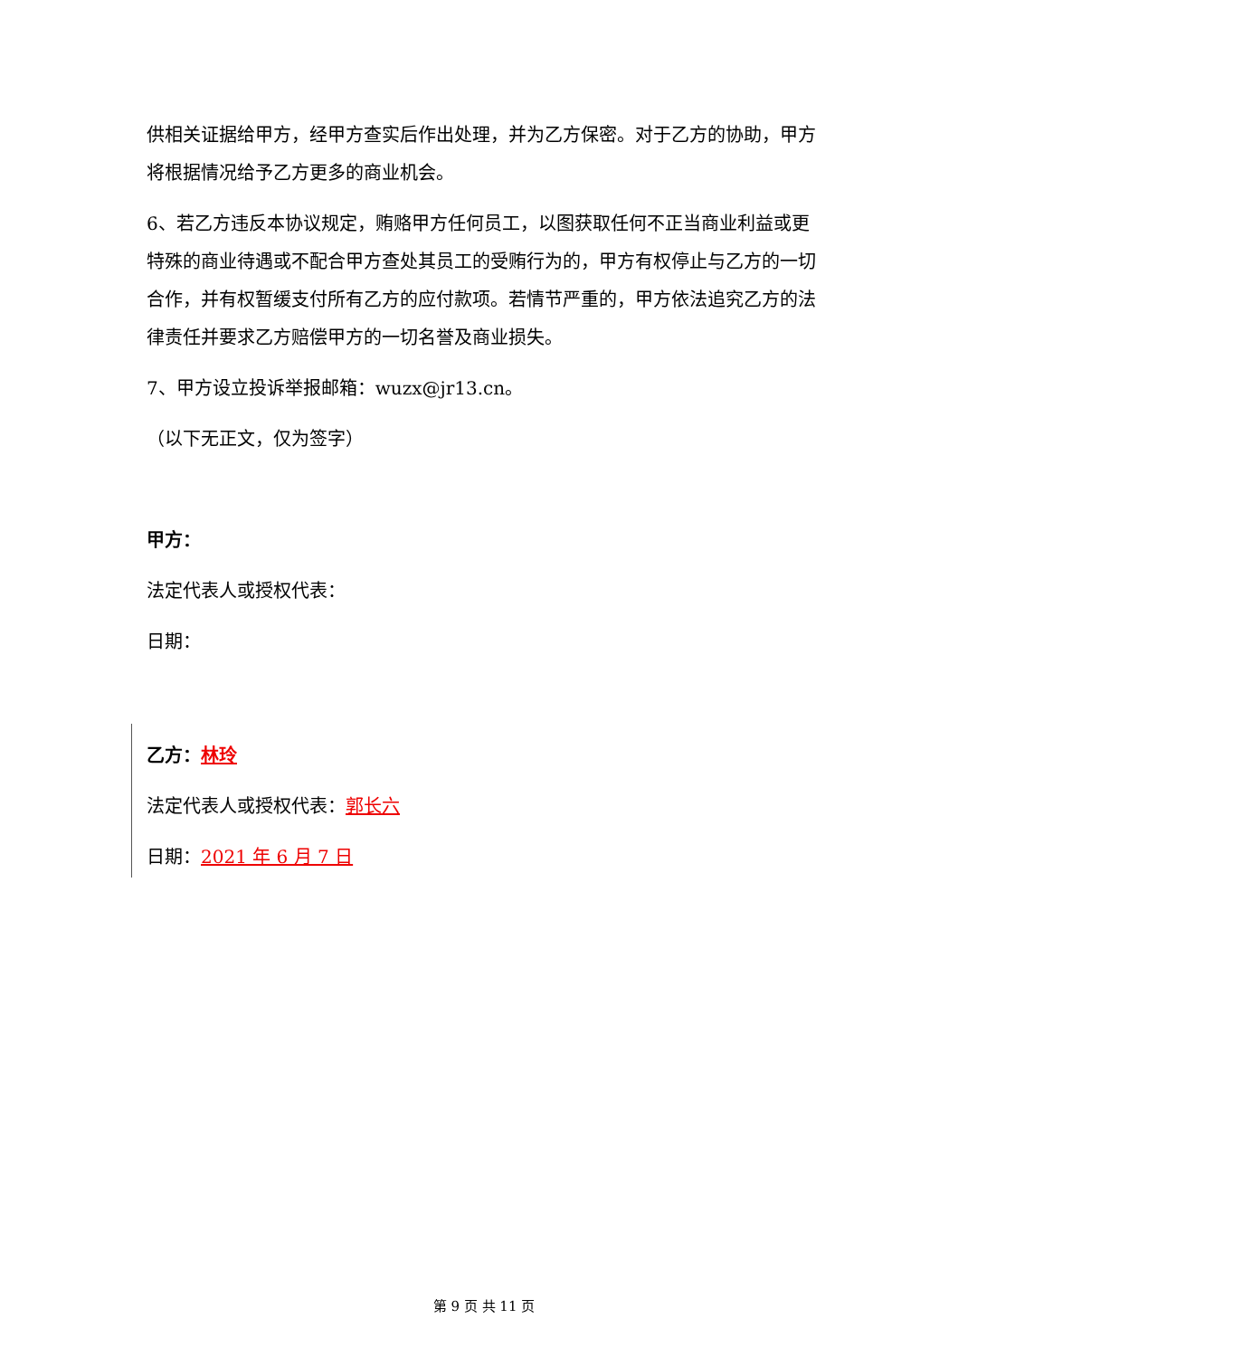供相关证据给甲方，经甲方查实后作出处理，并为乙方保密。对于乙方的协助，甲方将根据情况给予乙方更多的商业机会。
6、若乙方违反本协议规定，贿赂甲方任何员工，以图获取任何不正当商业利益或更特殊的商业待遇或不配合甲方查处其员工的受贿行为的，甲方有权停止与乙方的一切合作，并有权暂缓支付所有乙方的应付款项。若情节严重的，甲方依法追究乙方的法律责任并要求乙方赔偿甲方的一切名誉及商业损失。
7、甲方设立投诉举报邮箱：wuzx@jr13.cn。
（以下无正文，仅为签字）
甲方：
法定代表人或授权代表：
日期：
乙方：林玲
法定代表人或授权代表：郭长六
日期：2021 年 6 月 7 日
第 9 页 共 11 页